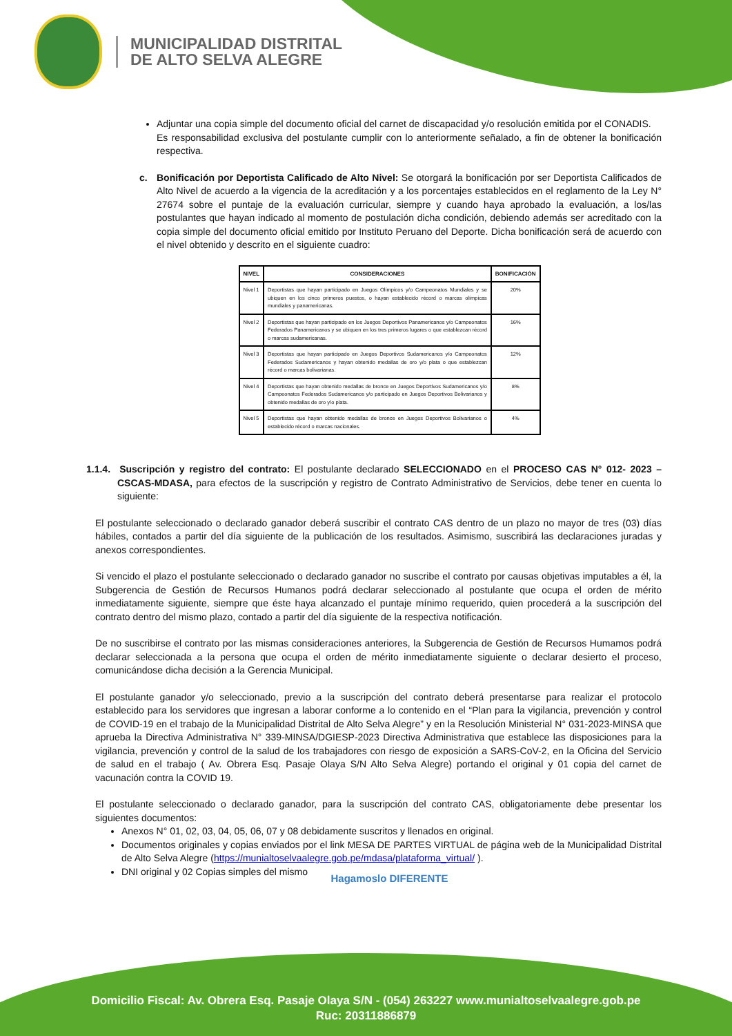MUNICIPALIDAD DISTRITAL
DE ALTO SELVA ALEGRE
Adjuntar una copia simple del documento oficial del carnet de discapacidad y/o resolución emitida por el CONADIS.
Es responsabilidad exclusiva del postulante cumplir con lo anteriormente señalado, a fin de obtener la bonificación respectiva.
c. Bonificación por Deportista Calificado de Alto Nivel: Se otorgará la bonificación por ser Deportista Calificados de Alto Nivel de acuerdo a la vigencia de la acreditación y a los porcentajes establecidos en el reglamento de la Ley N° 27674 sobre el puntaje de la evaluación curricular, siempre y cuando haya aprobado la evaluación, a los/las postulantes que hayan indicado al momento de postulación dicha condición, debiendo además ser acreditado con la copia simple del documento oficial emitido por Instituto Peruano del Deporte. Dicha bonificación será de acuerdo con el nivel obtenido y descrito en el siguiente cuadro:
| NIVEL | CONSIDERACIONES | BONIFICACIÓN |
| --- | --- | --- |
| Nivel 1 | Deportistas que hayan participado en Juegos Olímpicos y/o Campeonatos Mundiales y se ubiquen en los cinco primeros puestos, o hayan establecido récord o marcas olímpicas mundiales y panamericanas. | 20% |
| Nivel 2 | Deportistas que hayan participado en los Juegos Deportivos Panamericanos y/o Campeonatos Federados Panamericanos y se ubiquen en los tres primeros lugares o que establezcan récord o marcas sudamericanas. | 16% |
| Nivel 3 | Deportistas que hayan participado en Juegos Deportivos Sudamericanos y/o Campeonatos Federados Sudamericanos y hayan obtenido medallas de oro y/o plata o que establezcan récord o marcas bolivarianas. | 12% |
| Nivel 4 | Deportistas que hayan obtenido medallas de bronce en Juegos Deportivos Sudamericanos y/o Campeonatos Federados Sudamericanos y/o participado en Juegos Deportivos Bolivarianos y obtenido medallas de oro y/o plata. | 8% |
| Nivel 5 | Deportistas que hayan obtenido medallas de bronce en Juegos Deportivos Bolivarianos o establecido récord o marcas nacionales. | 4% |
1.1.4. Suscripción y registro del contrato: El postulante declarado SELECCIONADO en el PROCESO CAS N° 012- 2023 – CSCAS-MDASA, para efectos de la suscripción y registro de Contrato Administrativo de Servicios, debe tener en cuenta lo siguiente:
El postulante seleccionado o declarado ganador deberá suscribir el contrato CAS dentro de un plazo no mayor de tres (03) días hábiles, contados a partir del día siguiente de la publicación de los resultados. Asimismo, suscribirá las declaraciones juradas y anexos correspondientes.
Si vencido el plazo el postulante seleccionado o declarado ganador no suscribe el contrato por causas objetivas imputables a él, la Subgerencia de Gestión de Recursos Humanos podrá declarar seleccionado al postulante que ocupa el orden de mérito inmediatamente siguiente, siempre que éste haya alcanzado el puntaje mínimo requerido, quien procederá a la suscripción del contrato dentro del mismo plazo, contado a partir del día siguiente de la respectiva notificación.
De no suscribirse el contrato por las mismas consideraciones anteriores, la Subgerencia de Gestión de Recursos Humamos podrá declarar seleccionada a la persona que ocupa el orden de mérito inmediatamente siguiente o declarar desierto el proceso, comunicándose dicha decisión a la Gerencia Municipal.
El postulante ganador y/o seleccionado, previo a la suscripción del contrato deberá presentarse para realizar el protocolo establecido para los servidores que ingresan a laborar conforme a lo contenido en el “Plan para la vigilancia, prevención y control de COVID-19 en el trabajo de la Municipalidad Distrital de Alto Selva Alegre” y en la Resolución Ministerial N° 031-2023-MINSA que aprueba la Directiva Administrativa N° 339-MINSA/DGIESP-2023 Directiva Administrativa que establece las disposiciones para la vigilancia, prevención y control de la salud de los trabajadores con riesgo de exposición a SARS-CoV-2, en la Oficina del Servicio de salud en el trabajo ( Av. Obrera Esq. Pasaje Olaya S/N Alto Selva Alegre) portando el original y 01 copia del carnet de vacunación contra la COVID 19.
El postulante seleccionado o declarado ganador, para la suscripción del contrato CAS, obligatoriamente debe presentar los siguientes documentos:
Anexos N° 01, 02, 03, 04, 05, 06, 07 y 08 debidamente suscritos y llenados en original.
Documentos originales y copias enviados por el link MESA DE PARTES VIRTUAL de página web de la Municipalidad Distrital de Alto Selva Alegre (https://munialtoselvaalegre.gob.pe/mdasa/plataforma_virtual/ ).
DNI original y 02 Copias simples del mismo
Hagamoslo DIFERENTE
Domicilio Fiscal: Av. Obrera Esq. Pasaje Olaya S/N - (054) 263227 www.munialtoselvaalegre.gob.pe
Ruc: 20311886879